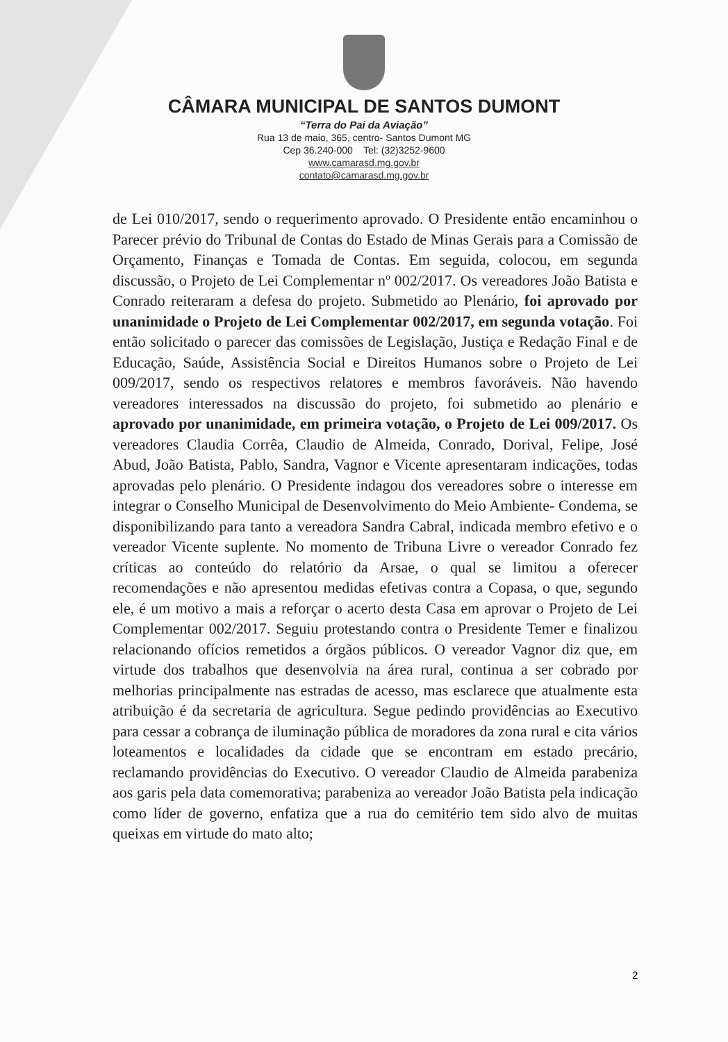CÂMARA MUNICIPAL DE SANTOS DUMONT
“Terra do Pai da Aviação”
Rua 13 de maio, 365, centro- Santos Dumont MG
Cep 36.240-000 Tel: (32)3252-9600
www.camarasd.mg.gov.br
contato@camarasd.mg.gov.br
de Lei 010/2017, sendo o requerimento aprovado. O Presidente então encaminhou o Parecer prévio do Tribunal de Contas do Estado de Minas Gerais para a Comissão de Orçamento, Finanças e Tomada de Contas. Em seguida, colocou, em segunda discussão, o Projeto de Lei Complementar nº 002/2017. Os vereadores João Batista e Conrado reiteraram a defesa do projeto. Submetido ao Plenário, foi aprovado por unanimidade o Projeto de Lei Complementar 002/2017, em segunda votação. Foi então solicitado o parecer das comissões de Legislação, Justiça e Redação Final e de Educação, Saúde, Assistência Social e Direitos Humanos sobre o Projeto de Lei 009/2017, sendo os respectivos relatores e membros favoráveis. Não havendo vereadores interessados na discussão do projeto, foi submetido ao plenário e aprovado por unanimidade, em primeira votação, o Projeto de Lei 009/2017. Os vereadores Claudia Corrêa, Claudio de Almeida, Conrado, Dorival, Felipe, José Abud, João Batista, Pablo, Sandra, Vagnor e Vicente apresentaram indicações, todas aprovadas pelo plenário. O Presidente indagou dos vereadores sobre o interesse em integrar o Conselho Municipal de Desenvolvimento do Meio Ambiente- Condema, se disponibilizando para tanto a vereadora Sandra Cabral, indicada membro efetivo e o vereador Vicente suplente. No momento de Tribuna Livre o vereador Conrado fez críticas ao conteúdo do relatório da Arsae, o qual se limitou a oferecer recomendações e não apresentou medidas efetivas contra a Copasa, o que, segundo ele, é um motivo a mais a reforçar o acerto desta Casa em aprovar o Projeto de Lei Complementar 002/2017. Seguiu protestando contra o Presidente Temer e finalizou relacionando ofícios remetidos a órgãos públicos. O vereador Vagnor diz que, em virtude dos trabalhos que desenvolvia na área rural, continua a ser cobrado por melhorias principalmente nas estradas de acesso, mas esclarece que atualmente esta atribuição é da secretaria de agricultura. Segue pedindo providências ao Executivo para cessar a cobrança de iluminação pública de moradores da zona rural e cita vários loteamentos e localidades da cidade que se encontram em estado precário, reclamando providências do Executivo. O vereador Claudio de Almeida parabeniza aos garis pela data comemorativa; parabeniza ao vereador João Batista pela indicação como líder de governo, enfatiza que a rua do cemitério tem sido alvo de muitas queixas em virtude do mato alto;
2